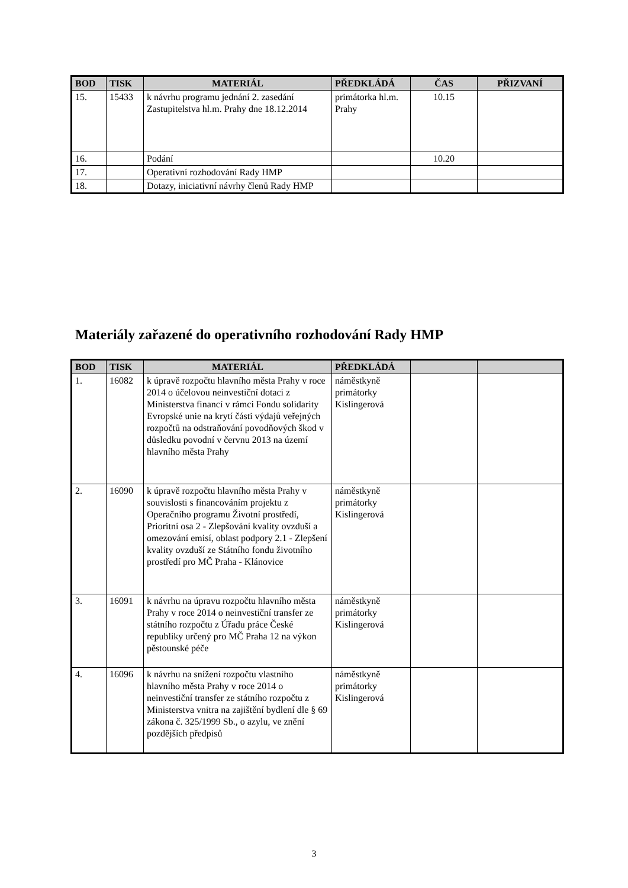| BOD | TISK | MATERIÁL | PŘEDKLÁDÁ | ČAS | PŘIZVANÍ |
| --- | --- | --- | --- | --- | --- |
| 15. | 15433 | k návrhu programu jednání 2. zasedání Zastupitelstva hl.m. Prahy dne 18.12.2014 | primátorka hl.m. Prahy | 10.15 | |
| 16. | | Podání | | 10.20 | |
| 17. | | Operativní rozhodování Rady HMP | | | |
| 18. | | Dotazy, iniciativní návrhy členů Rady HMP | | | |
Materiály zařazené do operativního rozhodování Rady HMP
| BOD | TISK | MATERIÁL | PŘEDKLÁDÁ | | |
| --- | --- | --- | --- | --- | --- |
| 1. | 16082 | k úpravě rozpočtu hlavního města Prahy v roce 2014 o účelovou neinvestiční dotaci z Ministerstva financí v rámci Fondu solidarity Evropské unie na krytí části výdajů veřejných rozpočtů na odstraňování povodňových škod v důsledku povodní v červnu 2013 na území hlavního města Prahy | náměstkyně primátorky Kislingerová | | |
| 2. | 16090 | k úpravě rozpočtu hlavního města Prahy v souvislosti s financováním projektu z Operačního programu Životní prostředí, Prioritní osa 2 - Zlepšování kvality ovzduší a omezování emisí, oblast podpory 2.1 - Zlepšení kvality ovzduší ze Státního fondu životního prostředí pro MČ Praha - Klánovice | náměstkyně primátorky Kislingerová | | |
| 3. | 16091 | k návrhu na úpravu rozpočtu hlavního města Prahy v roce 2014 o neinvestiční transfer ze státního rozpočtu z Úřadu práce České republiky určený pro MČ Praha 12 na výkon pěstounské péče | náměstkyně primátorky Kislingerová | | |
| 4. | 16096 | k návrhu na snížení rozpočtu vlastního hlavního města Prahy v roce 2014 o neinvestiční transfer ze státního rozpočtu z Ministerstva vnitra na zajištění bydlení dle § 69 zákona č. 325/1999 Sb., o azylu, ve znění pozdějších předpisů | náměstkyně primátorky Kislingerová | | |
3